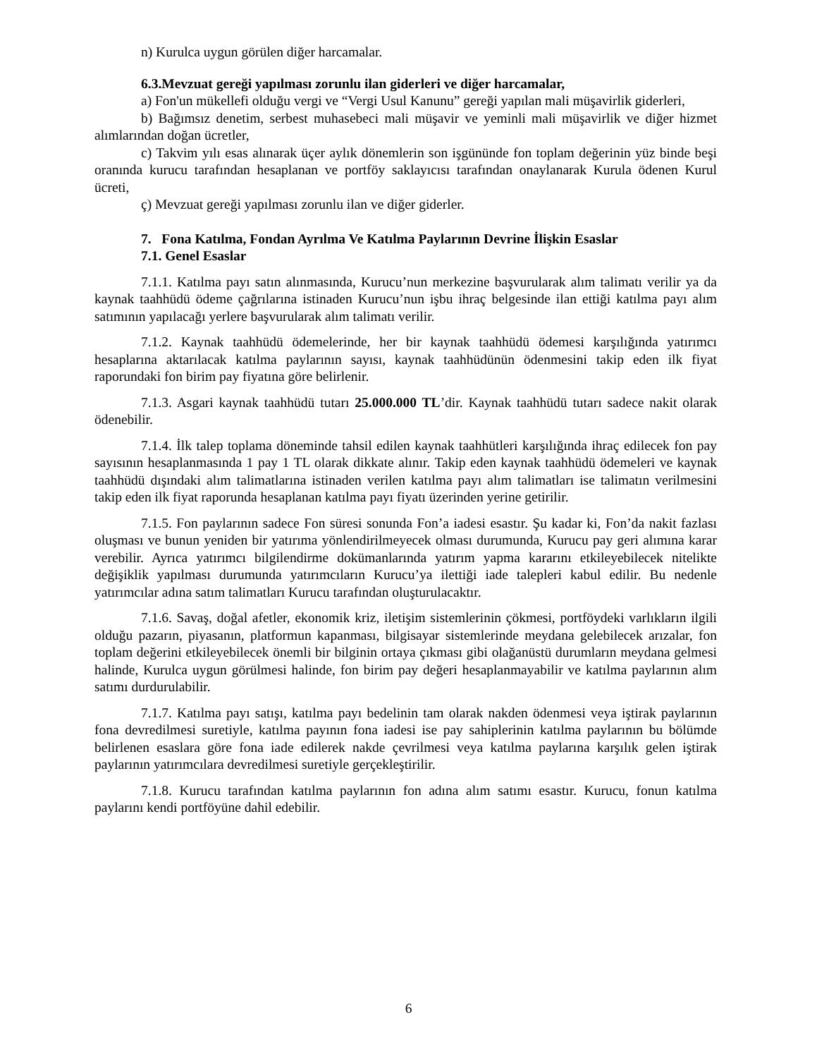n) Kurulca uygun görülen diğer harcamalar.
6.3.Mevzuat gereği yapılması zorunlu ilan giderleri ve diğer harcamalar,
a) Fon'un mükellefi olduğu vergi ve “Vergi Usul Kanunu” gereği yapılan mali müşavirlik giderleri,
b) Bağımsız denetim, serbest muhasebeci mali müşavir ve yeminli mali müşavirlik ve diğer hizmet alımlarından doğan ücretler,
c) Takvim yılı esas alınarak üçer aylık dönemlerin son işgününde fon toplam değerinin yüz binde beşi oranında kurucu tarafından hesaplanan ve portföy saklayıcısı tarafından onaylanarak Kurula ödenen Kurul ücreti,
ç) Mevzuat gereği yapılması zorunlu ilan ve diğer giderler.
7. Fona Katılma, Fondan Ayrılma Ve Katılma Paylarının Devrine İlişkin Esaslar
7.1. Genel Esaslar
7.1.1. Katılma payı satın alınmasında, Kurucu’nun merkezine başvurularak alım talimatı verilir ya da kaynak taahhüdü ödeme çağrılarına istinaden Kurucu’nun işbu ihraç belgesinde ilan ettiği katılma payı alım satımının yapılacağı yerlere başvurularak alım talimatı verilir.
7.1.2. Kaynak taahhüdü ödemelerinde, her bir kaynak taahhüdü ödemesi karşılığında yatırımcı hesaplarına aktarılacak katılma paylarının sayısı, kaynak taahhüdünün ödenmesini takip eden ilk fiyat raporundaki fon birim pay fiyatına göre belirlenir.
7.1.3. Asgari kaynak taahhüdü tutarı 25.000.000 TL’dir. Kaynak taahhüdü tutarı sadece nakit olarak ödenebilir.
7.1.4. İlk talep toplama döneminde tahsil edilen kaynak taahhütleri karşılığında ihraç edilecek fon pay sayısının hesaplanmasında 1 pay 1 TL olarak dikkate alınır. Takip eden kaynak taahhüdü ödemeleri ve kaynak taahhüdü dışındaki alım talimatlarına istinaden verilen katılma payı alım talimatları ise talimatın verilmesini takip eden ilk fiyat raporunda hesaplanan katılma payı fiyatı üzerinden yerine getirilir.
7.1.5. Fon paylarının sadece Fon süresi sonunda Fon’a iadesi esastır. Şu kadar ki, Fon’da nakit fazlası oluşması ve bunun yeniden bir yatırıma yönlendirilmeyecek olması durumunda, Kurucu pay geri alımına karar verebilir. Ayrıca yatırımcı bilgilendirme dokümanlarında yatırım yapma kararını etkileyebilecek nitelikte değişiklik yapılması durumunda yatırımcıların Kurucu’ya ilettiği iade talepleri kabul edilir. Bu nedenle yatırımcılar adına satım talimatları Kurucu tarafından oluşturulacaktır.
7.1.6. Savaş, doğal afetler, ekonomik kriz, iletişim sistemlerinin çökmesi, portföydeki varlıkların ilgili olduğu pazarın, piyasanın, platformun kapanması, bilgisayar sistemlerinde meydana gelebilecek arızalar, fon toplam değerini etkileyebilecek önemli bir bilginin ortaya çıkması gibi olağanüstü durumların meydana gelmesi halinde, Kurulca uygun görülmesi halinde, fon birim pay değeri hesaplanmayabilir ve katılma paylarının alım satımı durdurulabilir.
7.1.7. Katılma payı satışı, katılma payı bedelinin tam olarak nakden ödenmesi veya iştirak paylarının fona devredilmesi suretiyle, katılma payının fona iadesi ise pay sahiplerinin katılma paylarının bu bölümde belirlenen esaslara göre fona iade edilerek nakde çevrilmesi veya katılma paylarına karşılık gelen iştirak paylarının yatırımcılara devredilmesi suretiyle gerçekleştirilir.
7.1.8. Kurucu tarafından katılma paylarının fon adına alım satımı esastır. Kurucu, fonun katılma paylarını kendi portföyüne dahil edebilir.
6